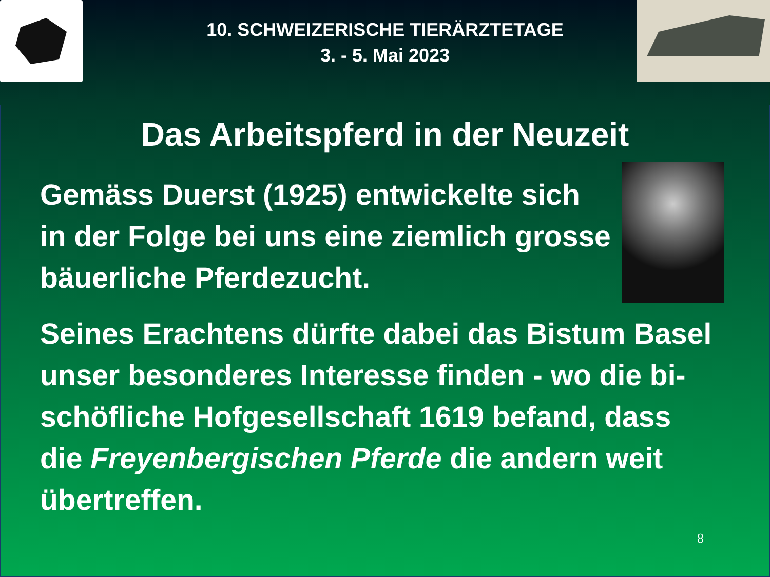10. SCHWEIZERISCHE TIERÄRZTETAGE
3. - 5. Mai 2023
Das Arbeitspferd in der Neuzeit
Gemäss Duerst (1925) entwickelte sich
in der Folge bei uns eine ziemlich grosse
bäuerliche Pferdezucht.
Seines Erachtens dürfte dabei das Bistum Basel
unser besonderes Interesse finden - wo die bi-
schöfliche Hofgesellschaft 1619 befand, dass
die Freyenbergischen Pferde die andern weit
übertreffen.
8